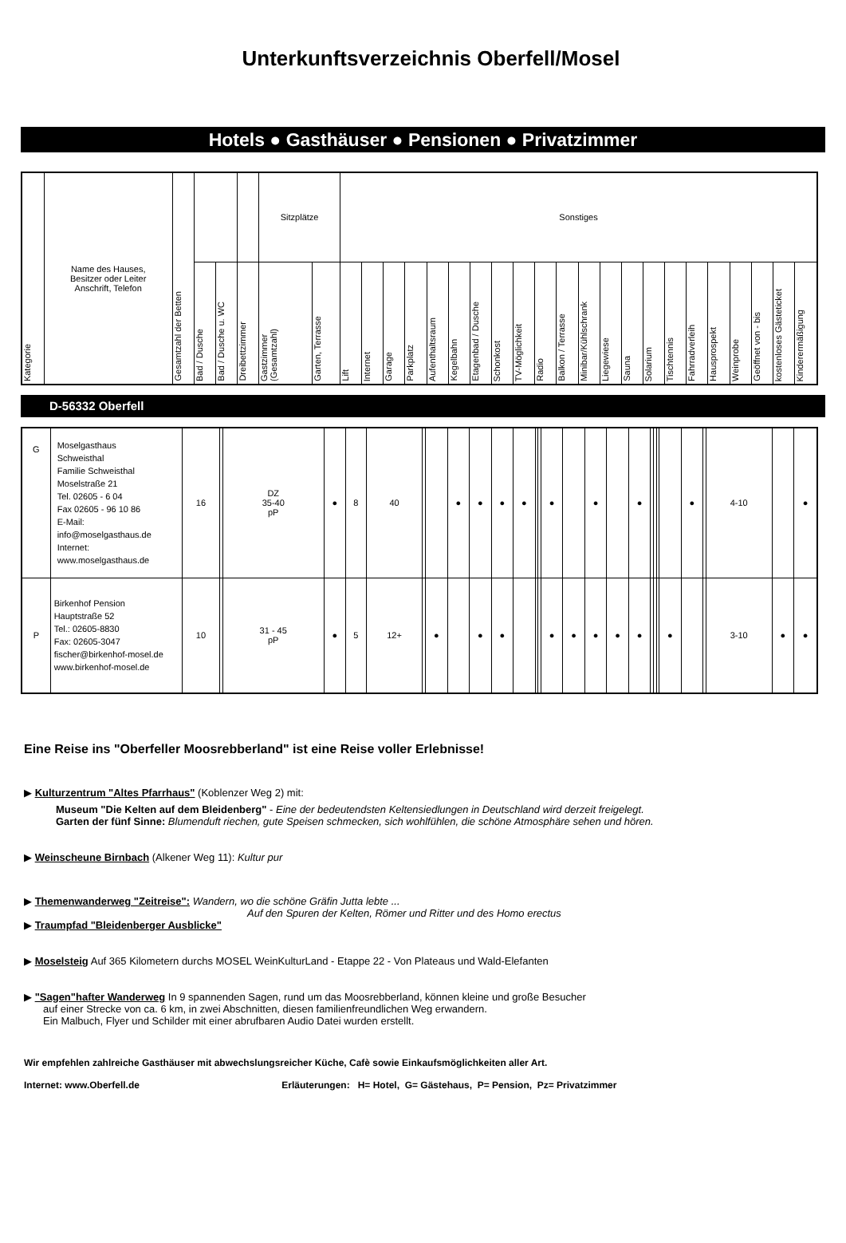Unterkunftsverzeichnis Oberfell/Mosel
Hotels ● Gasthäuser ● Pensionen ● Privatzimmer
| Kategorie | Name des Hauses, Besitzer oder Leiter Anschrift, Telefon | Gesamtzahl der Betten | | | | Sitzplätze | | Sonstiges | | | | | | | | | | | | | | | | | | | | | |
| --- | --- | --- | --- | --- | --- | --- | --- | --- | --- | --- | --- | --- | --- | --- | --- | --- | --- | --- | --- | --- | --- | --- | --- | --- | --- | --- | --- | --- | --- |
| | | | Bad / Dusche | Bad / Dusche u. WC | Dreibettzimmer | Gastzimmer (Gesamtzahl) | Garten, Terrasse | Lift | Internet | Garage | Parkplatz | Aufenthaltsraum | Kegelbahn | Etagenbad / Dusche | Schonkost | TV-Möglichkeit | Radio | Balkon / Terrasse | Minibar/Kühlschrank | Liegewiese | Sauna | Solarium | Tischtennis | Fahrradverleih | Hausprospekt | Weinprobe | Geöffnet von - bis | kostenloses Gästeticket | Kinderermäßigung |
D-56332 Oberfell
| G | Moselgasthaus Schweisthal Familie Schweisthal Moselstraße 21 Tel. 02605 - 6 04 Fax 02605 - 96 10 86 E-Mail: info@moselgasthaus.de Internet: www.moselgasthaus.de | 16 | | DZ 35-40 pP | ● | 8 | 40 | | | ● | ● | ● | ● | | | ● | | ● | | ● | | | | | ● | | 4-10 | | ● |
| P | Birkenhof Pension Hauptstraße 52 Tel.: 02605-8830 Fax: 02605-3047 fischer@birkenhof-mosel.de www.birkenhof-mosel.de | 10 | | 31 - 45 pP | ● | 5 | 12+ | | ● | | ● | ● | | | | ● | ● | ● | ● | ● | | | | ● | | | 3-10 | ● | ● |
Eine Reise ins "Oberfeller Moosrebberland" ist eine Reise voller Erlebnisse!
▶ Kulturzentrum "Altes Pfarrhaus" (Koblenzer Weg 2) mit:
Museum "Die Kelten auf dem Bleidenberg" - Eine der bedeutendsten Keltensiedlungen in Deutschland wird derzeit freigelegt.
Garten der fünf Sinne: Blumenduft riechen, gute Speisen schmecken, sich wohlfühlen, die schöne Atmosphäre sehen und hören.
▶ Weinscheune Birnbach (Alkener Weg 11): Kultur pur
▶ Themenwanderweg "Zeitreise": Wandern, wo die schöne Gräfin Jutta lebte ...
Auf den Spuren der Kelten, Römer und Ritter und des Homo erectus
▶ Traumpfad "Bleidenberger Ausblicke"
▶ Moselsteig Auf 365 Kilometern durchs MOSEL WeinKulturLand - Etappe 22 - Von Plateaus und Wald-Elefanten
▶ "Sagen"hafter Wanderweg In 9 spannenden Sagen, rund um das Moosrebberland, können kleine und große Besucher
auf einer Strecke von ca. 6 km, in zwei Abschnitten, diesen familienfreundlichen Weg erwandern.
Ein Malbuch, Flyer und Schilder mit einer abrufbaren Audio Datei wurden erstellt.
Wir empfehlen zahlreiche Gasthäuser mit abwechslungsreicher Küche, Cafè sowie Einkaufsmöglichkeiten aller Art.
Internet: www.Oberfell.de Erläuterungen: H= Hotel, G= Gästehaus, P= Pension, Pz= Privatzimmer